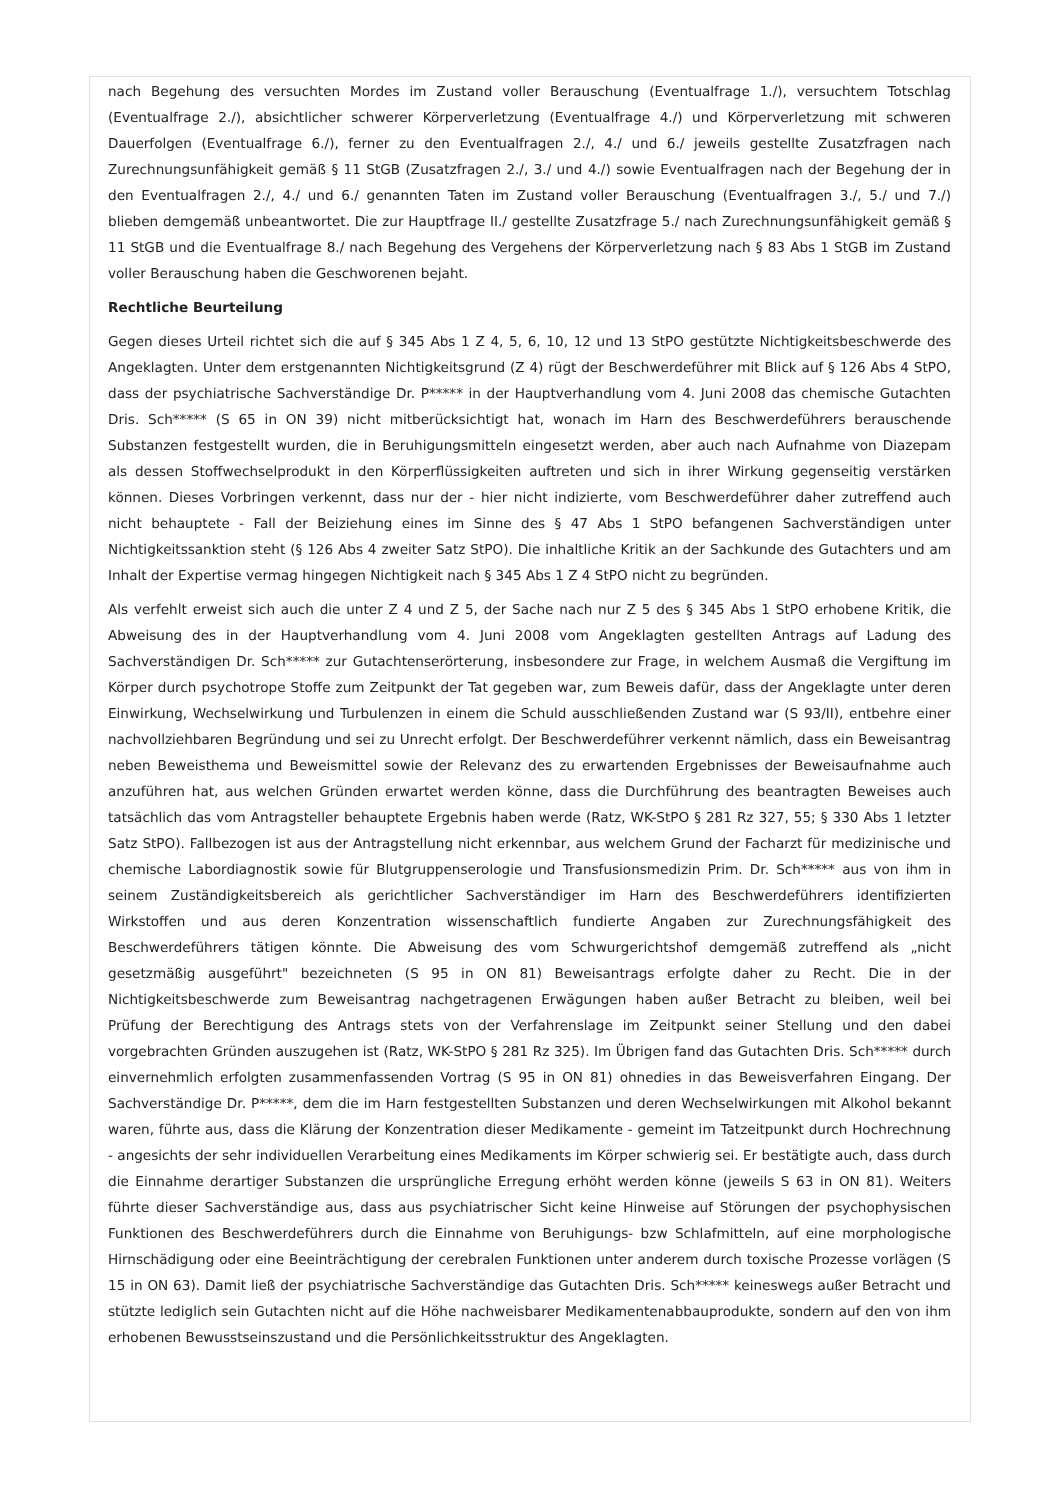nach Begehung des versuchten Mordes im Zustand voller Berauschung (Eventualfrage 1./), versuchtem Totschlag (Eventualfrage 2./), absichtlicher schwerer Körperverletzung (Eventualfrage 4./) und Körperverletzung mit schweren Dauerfolgen (Eventualfrage 6./), ferner zu den Eventualfragen 2./, 4./ und 6./ jeweils gestellte Zusatzfragen nach Zurechnungsunfähigkeit gemäß § 11 StGB (Zusatzfragen 2./, 3./ und 4./) sowie Eventualfragen nach der Begehung der in den Eventualfragen 2./, 4./ und 6./ genannten Taten im Zustand voller Berauschung (Eventualfragen 3./, 5./ und 7./) blieben demgemäß unbeantwortet. Die zur Hauptfrage II./ gestellte Zusatzfrage 5./ nach Zurechnungsunfähigkeit gemäß § 11 StGB und die Eventualfrage 8./ nach Begehung des Vergehens der Körperverletzung nach § 83 Abs 1 StGB im Zustand voller Berauschung haben die Geschworenen bejaht.
Rechtliche Beurteilung
Gegen dieses Urteil richtet sich die auf § 345 Abs 1 Z 4, 5, 6, 10, 12 und 13 StPO gestützte Nichtigkeitsbeschwerde des Angeklagten. Unter dem erstgenannten Nichtigkeitsgrund (Z 4) rügt der Beschwerdeführer mit Blick auf § 126 Abs 4 StPO, dass der psychiatrische Sachverständige Dr. P***** in der Hauptverhandlung vom 4. Juni 2008 das chemische Gutachten Dris. Sch***** (S 65 in ON 39) nicht mitberücksichtigt hat, wonach im Harn des Beschwerdeführers berauschende Substanzen festgestellt wurden, die in Beruhigungsmitteln eingesetzt werden, aber auch nach Aufnahme von Diazepam als dessen Stoffwechselprodukt in den Körperflüssigkeiten auftreten und sich in ihrer Wirkung gegenseitig verstärken können. Dieses Vorbringen verkennt, dass nur der - hier nicht indizierte, vom Beschwerdeführer daher zutreffend auch nicht behauptete - Fall der Beiziehung eines im Sinne des § 47 Abs 1 StPO befangenen Sachverständigen unter Nichtigkeitssanktion steht (§ 126 Abs 4 zweiter Satz StPO). Die inhaltliche Kritik an der Sachkunde des Gutachters und am Inhalt der Expertise vermag hingegen Nichtigkeit nach § 345 Abs 1 Z 4 StPO nicht zu begründen.
Als verfehlt erweist sich auch die unter Z 4 und Z 5, der Sache nach nur Z 5 des § 345 Abs 1 StPO erhobene Kritik, die Abweisung des in der Hauptverhandlung vom 4. Juni 2008 vom Angeklagten gestellten Antrags auf Ladung des Sachverständigen Dr. Sch***** zur Gutachtenserörterung, insbesondere zur Frage, in welchem Ausmaß die Vergiftung im Körper durch psychotrope Stoffe zum Zeitpunkt der Tat gegeben war, zum Beweis dafür, dass der Angeklagte unter deren Einwirkung, Wechselwirkung und Turbulenzen in einem die Schuld ausschließenden Zustand war (S 93/II), entbehre einer nachvollziehbaren Begründung und sei zu Unrecht erfolgt. Der Beschwerdeführer verkennt nämlich, dass ein Beweisantrag neben Beweisthema und Beweismittel sowie der Relevanz des zu erwartenden Ergebnisses der Beweisaufnahme auch anzuführen hat, aus welchen Gründen erwartet werden könne, dass die Durchführung des beantragten Beweises auch tatsächlich das vom Antragsteller behauptete Ergebnis haben werde (Ratz, WK-StPO § 281 Rz 327, 55; § 330 Abs 1 letzter Satz StPO). Fallbezogen ist aus der Antragstellung nicht erkennbar, aus welchem Grund der Facharzt für medizinische und chemische Labordiagnostik sowie für Blutgruppenserologie und Transfusionsmedizin Prim. Dr. Sch***** aus von ihm in seinem Zuständigkeitsbereich als gerichtlicher Sachverständiger im Harn des Beschwerdeführers identifizierten Wirkstoffen und aus deren Konzentration wissenschaftlich fundierte Angaben zur Zurechnungsfähigkeit des Beschwerdeführers tätigen könnte. Die Abweisung des vom Schwurgerichtshof demgemäß zutreffend als „nicht gesetzmäßig ausgeführt" bezeichneten (S 95 in ON 81) Beweisantrags erfolgte daher zu Recht. Die in der Nichtigkeitsbeschwerde zum Beweisantrag nachgetragenen Erwägungen haben außer Betracht zu bleiben, weil bei Prüfung der Berechtigung des Antrags stets von der Verfahrenslage im Zeitpunkt seiner Stellung und den dabei vorgebrachten Gründen auszugehen ist (Ratz, WK-StPO § 281 Rz 325). Im Übrigen fand das Gutachten Dris. Sch***** durch einvernehmlich erfolgten zusammenfassenden Vortrag (S 95 in ON 81) ohnedies in das Beweisverfahren Eingang. Der Sachverständige Dr. P*****, dem die im Harn festgestellten Substanzen und deren Wechselwirkungen mit Alkohol bekannt waren, führte aus, dass die Klärung der Konzentration dieser Medikamente - gemeint im Tatzeitpunkt durch Hochrechnung - angesichts der sehr individuellen Verarbeitung eines Medikaments im Körper schwierig sei. Er bestätigte auch, dass durch die Einnahme derartiger Substanzen die ursprüngliche Erregung erhöht werden könne (jeweils S 63 in ON 81). Weiters führte dieser Sachverständige aus, dass aus psychiatrischer Sicht keine Hinweise auf Störungen der psychophysischen Funktionen des Beschwerdeführers durch die Einnahme von Beruhigungs- bzw Schlafmitteln, auf eine morphologische Hirnschädigung oder eine Beeinträchtigung der cerebralen Funktionen unter anderem durch toxische Prozesse vorlägen (S 15 in ON 63). Damit ließ der psychiatrische Sachverständige das Gutachten Dris. Sch***** keineswegs außer Betracht und stützte lediglich sein Gutachten nicht auf die Höhe nachweisbarer Medikamentenabbauprodukte, sondern auf den von ihm erhobenen Bewusstseinszustand und die Persönlichkeitsstruktur des Angeklagten.